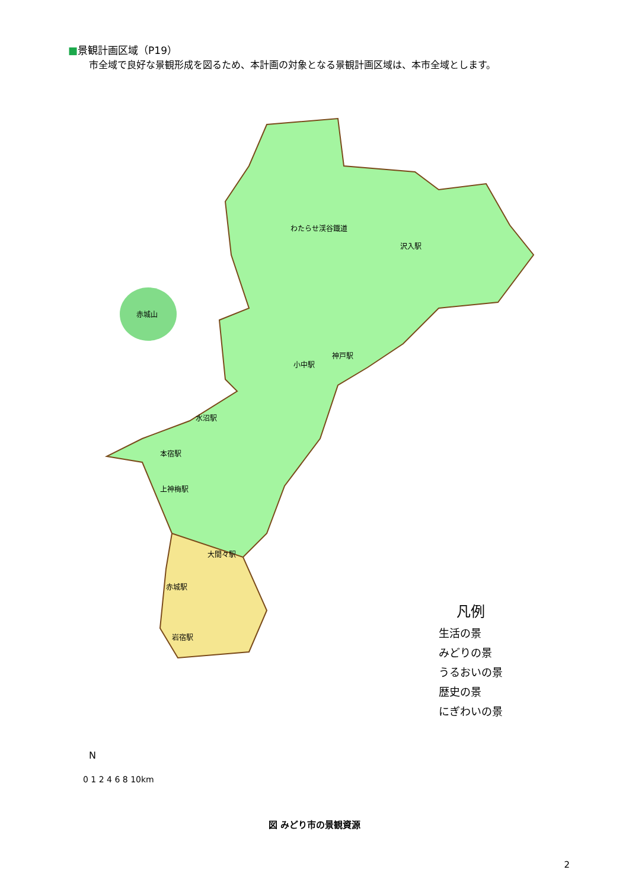■景観計画区域（P19）
市全域で良好な景観形成を図るため、本計画の対象となる景観計画区域は、本市全域とします。
赤城山
わたらせ渓谷鐵道
小中駅
神戸駅
沢入駅
水沼駅
本宿駅
上神梅駅
大間々駅
赤城駅
岩宿駅
凡例
生活の景
みどりの景
うるおいの景
歴史の景
にぎわいの景
0 1 2 4 6 8 10km
N
図 みどり市の景観資源
2